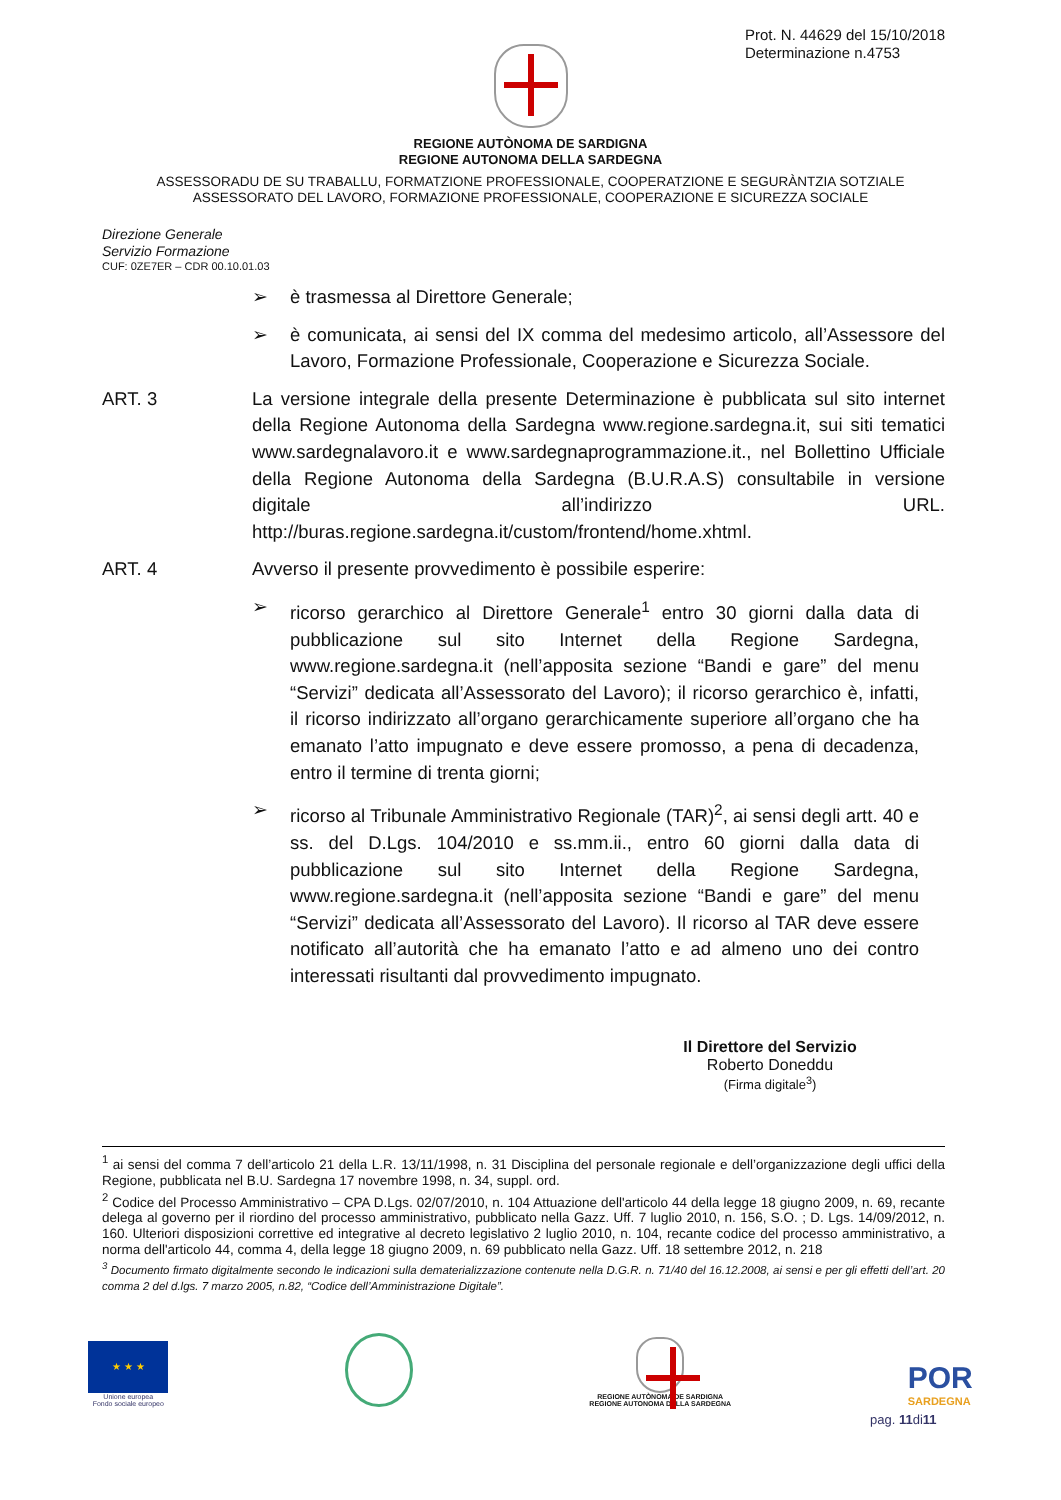Prot. N. 44629 del 15/10/2018
Determinazione n.4753
REGIONE AUTÒNOMA DE SARDIGNA
REGIONE AUTONOMA DELLA SARDEGNA
ASSESSORADU DE SU TRABALLU, FORMATZIONE PROFESSIONALE, COOPERATZIONE E SEGURÀNTZIA SOTZIALE
ASSESSORATO DEL LAVORO, FORMAZIONE PROFESSIONALE, COOPERAZIONE E SICUREZZA SOCIALE
Direzione Generale
Servizio Formazione
CUF: 0ZE7ER – CDR 00.10.01.03
➢ è trasmessa al Direttore Generale;
➢ è comunicata, ai sensi del IX comma del medesimo articolo, all’Assessore del Lavoro, Formazione Professionale, Cooperazione e Sicurezza Sociale.
ART. 3 La versione integrale della presente Determinazione è pubblicata sul sito internet della Regione Autonoma della Sardegna www.regione.sardegna.it, sui siti tematici www.sardegnalavoro.it e www.sardegnaprogrammazione.it., nel Bollettino Ufficiale della Regione Autonoma della Sardegna (B.U.R.A.S) consultabile in versione digitale all’indirizzo URL. http://buras.regione.sardegna.it/custom/frontend/home.xhtml.
ART. 4 Avverso il presente provvedimento è possibile esperire:
➢ ricorso gerarchico al Direttore Generale<sup>1</sup> entro 30 giorni dalla data di pubblicazione sul sito Internet della Regione Sardegna, www.regione.sardegna.it (nell’apposita sezione “Bandi e gare” del menu “Servizi” dedicata all’Assessorato del Lavoro); il ricorso gerarchico è, infatti, il ricorso indirizzato all’organo gerarchicamente superiore all’organo che ha emanato l’atto impugnato e deve essere promosso, a pena di decadenza, entro il termine di trenta giorni;
➢ ricorso al Tribunale Amministrativo Regionale (TAR)<sup>2</sup>, ai sensi degli artt. 40 e ss. del D.Lgs. 104/2010 e ss.mm.ii., entro 60 giorni dalla data di pubblicazione sul sito Internet della Regione Sardegna, www.regione.sardegna.it (nell’apposita sezione “Bandi e gare” del menu “Servizi” dedicata all’Assessorato del Lavoro). Il ricorso al TAR deve essere notificato all’autorità che ha emanato l’atto e ad almeno uno dei contro interessati risultanti dal provvedimento impugnato.
Il Direttore del Servizio
Roberto Doneddu
(Firma digitale<sup>3</sup>)
<sup>1</sup> ai sensi del comma 7 dell’articolo 21 della L.R. 13/11/1998, n. 31 Disciplina del personale regionale e dell’organizzazione degli uffici della Regione, pubblicata nel B.U. Sardegna 17 novembre 1998, n. 34, suppl. ord.
<sup>2</sup> Codice del Processo Amministrativo – CPA D.Lgs. 02/07/2010, n. 104 Attuazione dell'articolo 44 della legge 18 giugno 2009, n. 69, recante delega al governo per il riordino del processo amministrativo, pubblicato nella Gazz. Uff. 7 luglio 2010, n. 156, S.O. ; D. Lgs. 14/09/2012, n. 160. Ulteriori disposizioni correttive ed integrative al decreto legislativo 2 luglio 2010, n. 104, recante codice del processo amministrativo, a norma dell'articolo 44, comma 4, della legge 18 giugno 2009, n. 69 pubblicato nella Gazz. Uff. 18 settembre 2012, n. 218
<sup>3</sup> Documento firmato digitalmente secondo le indicazioni sulla dematerializzazione contenute nella D.G.R. n. 71/40 del 16.12.2008, ai sensi e per gli effetti dell’art. 20 comma 2 del d.lgs. 7 marzo 2005, n.82, “Codice dell’Amministrazione Digitale”.
★ ★ ★
Unione europea
Fondo sociale europeo
REGIONE AUTÒNOMA DE SARDIGNA
REGIONE AUTONOMA DELLA SARDEGNA
POR
SARDEGNA
pag. 11di11